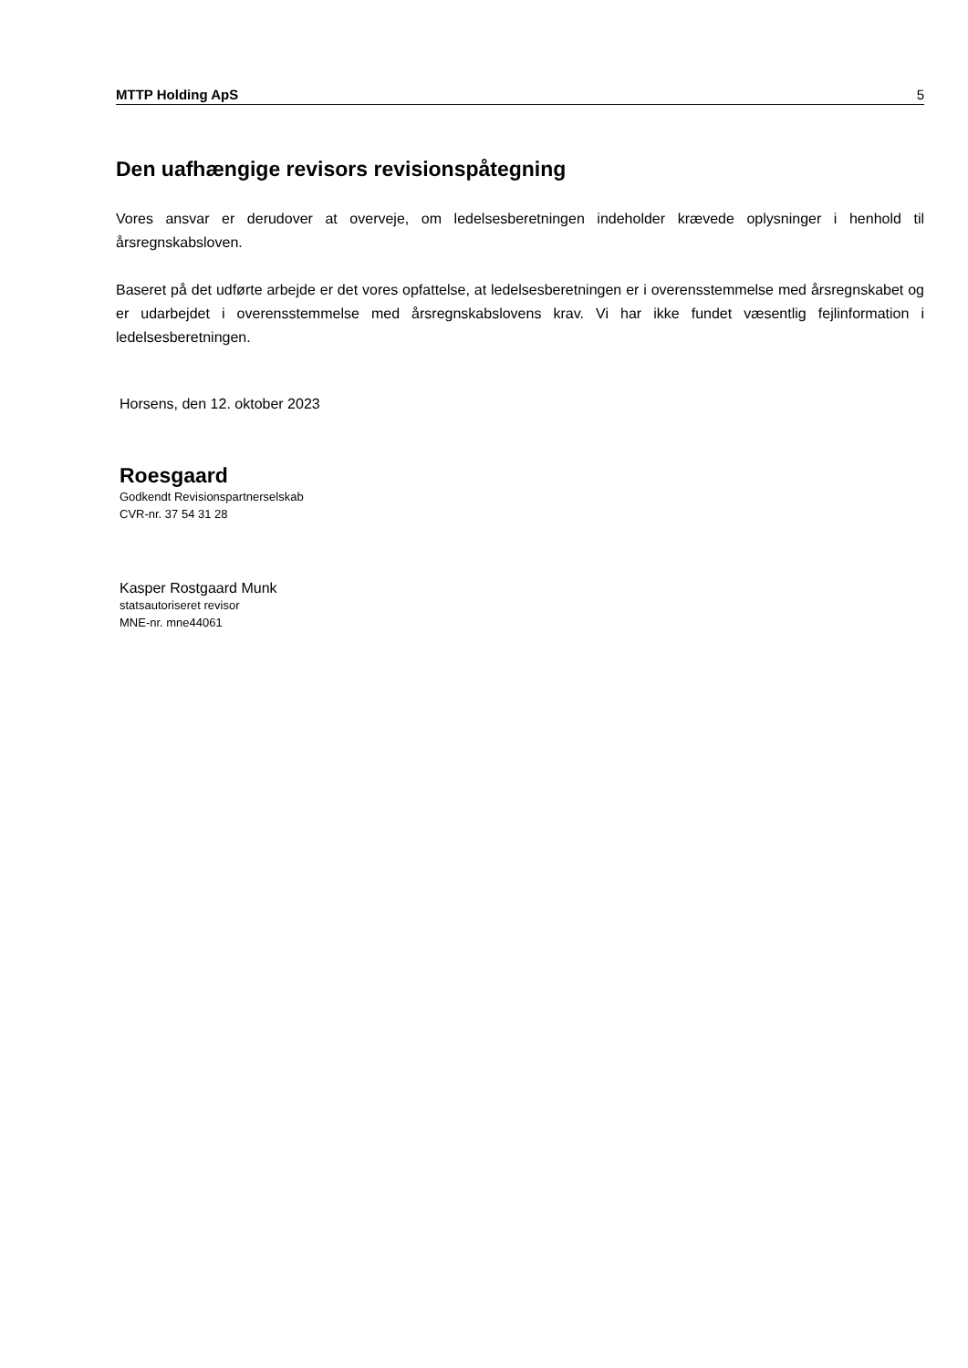MTTP Holding ApS 5
Den uafhængige revisors revisionspåtegning
Vores ansvar er derudover at overveje, om ledelsesberetningen indeholder krævede oplysninger i henhold til årsregnskabsloven.
Baseret på det udførte arbejde er det vores opfattelse, at ledelsesberetningen er i overensstemmelse med årsregnskabet og er udarbejdet i overensstemmelse med årsregnskabslovens krav. Vi har ikke fundet væsentlig fejlinformation i ledelsesberetningen.
Horsens, den 12. oktober 2023
Roesgaard
Godkendt Revisionspartnerselskab
CVR-nr. 37 54 31 28
Kasper Rostgaard Munk
statsautoriseret revisor
MNE-nr. mne44061